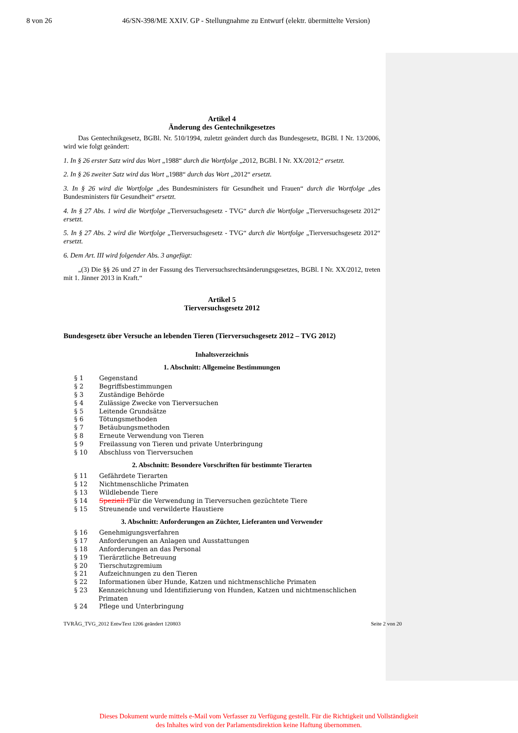8 von 26 46/SN-398/ME XXIV. GP - Stellungnahme zu Entwurf (elektr. übermittelte Version)
Artikel 4
Änderung des Gentechnikgesetzes
Das Gentechnikgesetz, BGBl. Nr. 510/1994, zuletzt geändert durch das Bundesgesetz, BGBl. I Nr. 13/2006, wird wie folgt geändert:
1. In § 26 erster Satz wird das Wort „1988“ durch die Wortfolge „2012, BGBl. I Nr. XX/2012,“ ersetzt.
2. In § 26 zweiter Satz wird das Wort „1988“ durch das Wort „2012“ ersetzt.
3. In § 26 wird die Wortfolge „des Bundesministers für Gesundheit und Frauen“ durch die Wortfolge „des Bundesministers für Gesundheit“ ersetzt.
4. In § 27 Abs. 1 wird die Wortfolge „Tierversuchsgesetz - TVG“ durch die Wortfolge „Tierversuchsgesetz 2012“ ersetzt.
5. In § 27 Abs. 2 wird die Wortfolge „Tierversuchsgesetz - TVG“ durch die Wortfolge „Tierversuchsgesetz 2012“ ersetzt.
6. Dem Art. III wird folgender Abs. 3 angefügt:
„(3) Die §§ 26 und 27 in der Fassung des Tierversuchsrechtsänderungsgesetzes, BGBl. I Nr. XX/2012, treten mit 1. Jänner 2013 in Kraft.“
Artikel 5
Tierversuchsgesetz 2012
Bundesgesetz über Versuche an lebenden Tieren (Tierversuchsgesetz 2012 – TVG 2012)
Inhaltsverzeichnis
1. Abschnitt: Allgemeine Bestimmungen
§ 1 Gegenstand
§ 2 Begriffsbestimmungen
§ 3 Zuständige Behörde
§ 4 Zulässige Zwecke von Tierversuchen
§ 5 Leitende Grundsätze
§ 6 Tötungsmethoden
§ 7 Betäubungsmethoden
§ 8 Erneute Verwendung von Tieren
§ 9 Freilassung von Tieren und private Unterbringung
§ 10 Abschluss von Tierversuchen
2. Abschnitt: Besondere Vorschriften für bestimmte Tierarten
§ 11 Gefährdete Tierarten
§ 12 Nichtmenschliche Primaten
§ 13 Wildlebende Tiere
§ 14 Speziell f Für die Verwendung in Tierversuchen gezüchtete Tiere
§ 15 Streunende und verwilderte Haustiere
3. Abschnitt: Anforderungen an Züchter, Lieferanten und Verwender
§ 16 Genehmigungsverfahren
§ 17 Anforderungen an Anlagen und Ausstattungen
§ 18 Anforderungen an das Personal
§ 19 Tierärztliche Betreuung
§ 20 Tierschutzgremium
§ 21 Aufzeichnungen zu den Tieren
§ 22 Informationen über Hunde, Katzen und nichtmenschliche Primaten
§ 23 Kennzeichnung und Identifizierung von Hunden, Katzen und nichtmenschlichen Primaten
§ 24 Pflege und Unterbringung
TVRÄG_TVG_2012 EntwText 1206 geändert 120803 Seite 2 von 20
Dieses Dokument wurde mittels e-Mail vom Verfasser zu Verfügung gestellt. Für die Richtigkeit und Vollständigkeit des Inhaltes wird von der Parlamentsdirektion keine Haftung übernommen.